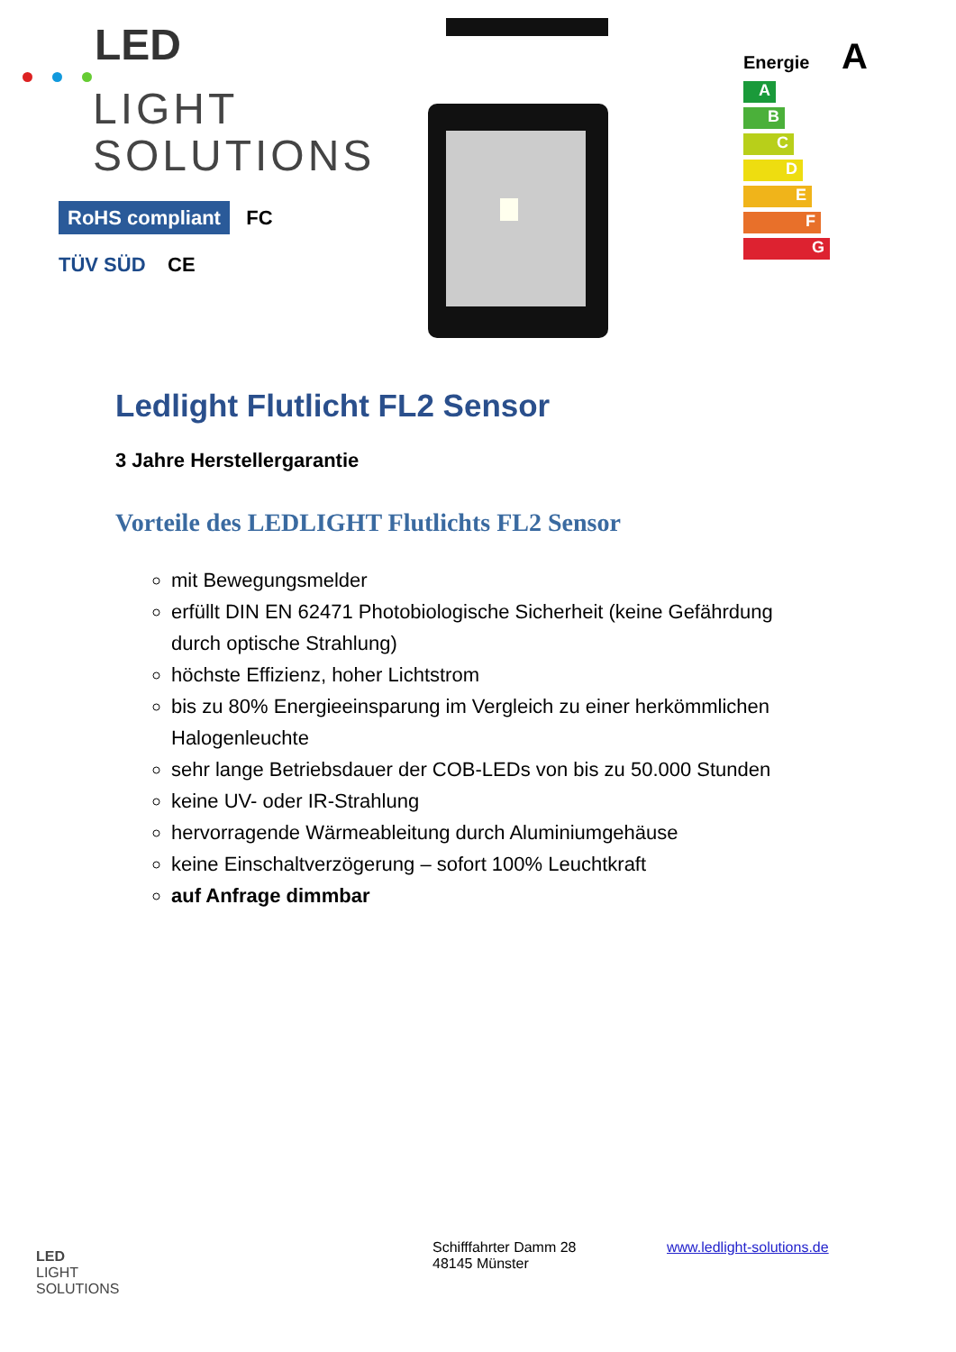LED
LIGHT
SOLUTIONS
RoHS compliant FC
TÜV SÜD CE
Energie A
A
B
C
D
E
F
G
Ledlight Flutlicht FL2 Sensor
3 Jahre Herstellergarantie
Vorteile des LEDLIGHT Flutlichts FL2 Sensor
mit Bewegungsmelder
erfüllt DIN EN 62471 Photobiologische Sicherheit (keine Gefährdung durch optische Strahlung)
höchste Effizienz, hoher Lichtstrom
bis zu 80% Energieeinsparung im Vergleich zu einer herkömmlichen Halogenleuchte
sehr lange Betriebsdauer der COB-LEDs von bis zu 50.000 Stunden
keine UV- oder IR-Strahlung
hervorragende Wärmeableitung durch Aluminiumgehäuse
keine Einschaltverzögerung – sofort 100% Leuchtkraft
auf Anfrage dimmbar
LED
LIGHT
SOLUTIONS
Schifffahrter Damm 28
48145 Münster
www.ledlight-solutions.de